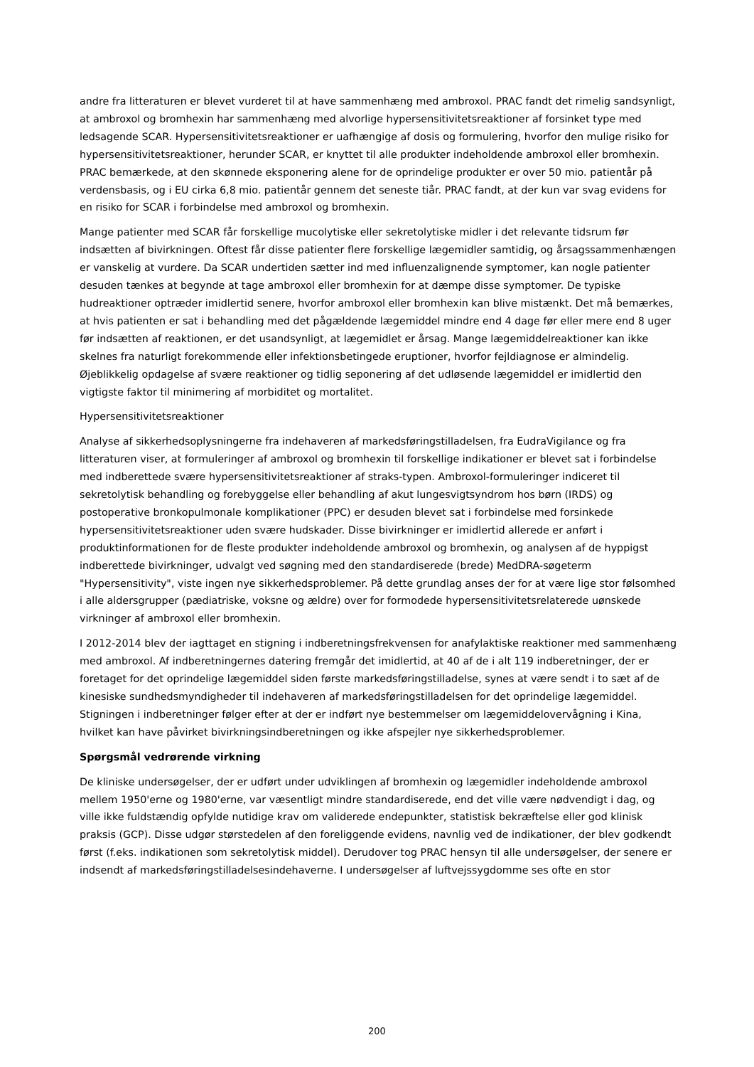andre fra litteraturen er blevet vurderet til at have sammenhæng med ambroxol. PRAC fandt det rimelig sandsynligt, at ambroxol og bromhexin har sammenhæng med alvorlige hypersensitivitetsreaktioner af forsinket type med ledsagende SCAR. Hypersensitivitetsreaktioner er uafhængige af dosis og formulering, hvorfor den mulige risiko for hypersensitivitetsreaktioner, herunder SCAR, er knyttet til alle produkter indeholdende ambroxol eller bromhexin. PRAC bemærkede, at den skønnede eksponering alene for de oprindelige produkter er over 50 mio. patientår på verdensbasis, og i EU cirka 6,8 mio. patientår gennem det seneste tiår. PRAC fandt, at der kun var svag evidens for en risiko for SCAR i forbindelse med ambroxol og bromhexin.
Mange patienter med SCAR får forskellige mucolytiske eller sekretolytiske midler i det relevante tidsrum før indsætten af bivirkningen. Oftest får disse patienter flere forskellige lægemidler samtidig, og årsagssammenhængen er vanskelig at vurdere. Da SCAR undertiden sætter ind med influenzalignende symptomer, kan nogle patienter desuden tænkes at begynde at tage ambroxol eller bromhexin for at dæmpe disse symptomer. De typiske hudreaktioner optræder imidlertid senere, hvorfor ambroxol eller bromhexin kan blive mistænkt. Det må bemærkes, at hvis patienten er sat i behandling med det pågældende lægemiddel mindre end 4 dage før eller mere end 8 uger før indsætten af reaktionen, er det usandsynligt, at lægemidlet er årsag. Mange lægemiddelreaktioner kan ikke skelnes fra naturligt forekommende eller infektionsbetingede eruptioner, hvorfor fejldiagnose er almindelig. Øjeblikkelig opdagelse af svære reaktioner og tidlig seponering af det udløsende lægemiddel er imidlertid den vigtigste faktor til minimering af morbiditet og mortalitet.
Hypersensitivitetsreaktioner
Analyse af sikkerhedsoplysningerne fra indehaveren af markedsføringstilladelsen, fra EudraVigilance og fra litteraturen viser, at formuleringer af ambroxol og bromhexin til forskellige indikationer er blevet sat i forbindelse med indberettede svære hypersensitivitetsreaktioner af straks-typen. Ambroxol-formuleringer indiceret til sekretolytisk behandling og forebyggelse eller behandling af akut lungesvigtsyndrom hos børn (IRDS) og postoperative bronkopulmonale komplikationer (PPC) er desuden blevet sat i forbindelse med forsinkede hypersensitivitetsreaktioner uden svære hudskader. Disse bivirkninger er imidlertid allerede er anført i produktinformationen for de fleste produkter indeholdende ambroxol og bromhexin, og analysen af de hyppigst indberettede bivirkninger, udvalgt ved søgning med den standardiserede (brede) MedDRA-søgeterm "Hypersensitivity", viste ingen nye sikkerhedsproblemer. På dette grundlag anses der for at være lige stor følsomhed i alle aldersgrupper (pædiatriske, voksne og ældre) over for formodede hypersensitivitetsrelaterede uønskede virkninger af ambroxol eller bromhexin.
I 2012-2014 blev der iagttaget en stigning i indberetningsfrekvensen for anafylaktiske reaktioner med sammenhæng med ambroxol. Af indberetningernes datering fremgår det imidlertid, at 40 af de i alt 119 indberetninger, der er foretaget for det oprindelige lægemiddel siden første markedsføringstilladelse, synes at være sendt i to sæt af de kinesiske sundhedsmyndigheder til indehaveren af markedsføringstilladelsen for det oprindelige lægemiddel. Stigningen i indberetninger følger efter at der er indført nye bestemmelser om lægemiddelovervågning i Kina, hvilket kan have påvirket bivirkningsindberetningen og ikke afspejler nye sikkerhedsproblemer.
Spørgsmål vedrørende virkning
De kliniske undersøgelser, der er udført under udviklingen af bromhexin og lægemidler indeholdende ambroxol mellem 1950'erne og 1980'erne, var væsentligt mindre standardiserede, end det ville være nødvendigt i dag, og ville ikke fuldstændig opfylde nutidige krav om validerede endepunkter, statistisk bekræftelse eller god klinisk praksis (GCP). Disse udgør størstedelen af den foreliggende evidens, navnlig ved de indikationer, der blev godkendt først (f.eks. indikationen som sekretolytisk middel). Derudover tog PRAC hensyn til alle undersøgelser, der senere er indsendt af markedsføringstilladelsesindehaverne. I undersøgelser af luftvejssygdomme ses ofte en stor
200